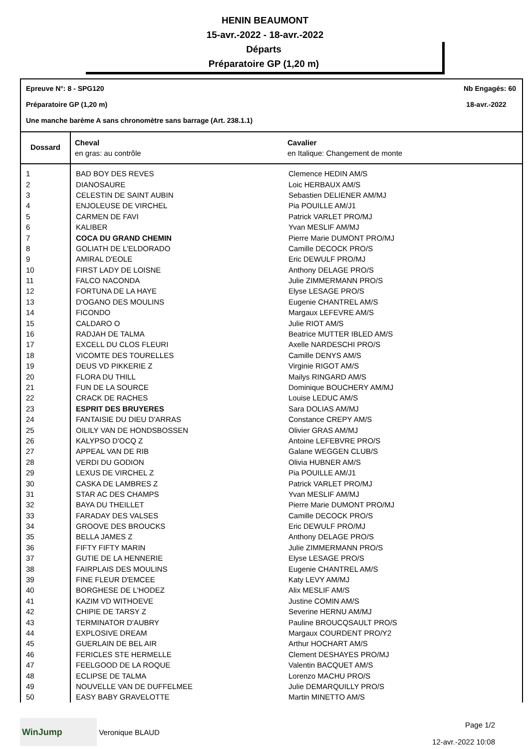HENIN BEAUMONT
15-avr.-2022 - 18-avr.-2022
Départs
Préparatoire GP (1,20 m)
Epreuve N°: 8 - SPG120 Nb Engagés: 60
Préparatoire GP (1,20 m) 18-avr.-2022
Une manche barème A sans chronomètre sans barrage (Art. 238.1.1)
| Dossard | Cheval en gras: au contrôle | Cavalier en Italique: Changement de monte |
| --- | --- | --- |
| 1 | BAD BOY DES REVES | Clemence HEDIN AM/S |
| 2 | DIANOSAURE | Loic HERBAUX AM/S |
| 3 | CELESTIN DE SAINT AUBIN | Sebastien DELIENER AM/MJ |
| 4 | ENJOLEUSE DE VIRCHEL | Pia POUILLE AM/J1 |
| 5 | CARMEN DE FAVI | Patrick VARLET PRO/MJ |
| 6 | KALIBER | Yvan MESLIF AM/MJ |
| 7 | COCA DU GRAND CHEMIN | Pierre Marie DUMONT PRO/MJ |
| 8 | GOLIATH DE L'ELDORADO | Camille DECOCK PRO/S |
| 9 | AMIRAL D'EOLE | Eric DEWULF PRO/MJ |
| 10 | FIRST LADY DE LOISNE | Anthony DELAGE PRO/S |
| 11 | FALCO NACONDA | Julie ZIMMERMANN PRO/S |
| 12 | FORTUNA DE LA HAYE | Elyse LESAGE PRO/S |
| 13 | D'OGANO DES MOULINS | Eugenie CHANTREL AM/S |
| 14 | FICONDO | Margaux LEFEVRE AM/S |
| 15 | CALDARO O | Julie RIOT AM/S |
| 16 | RADJAH DE TALMA | Beatrice MUTTER IBLED AM/S |
| 17 | EXCELL DU CLOS FLEURI | Axelle NARDESCHI PRO/S |
| 18 | VICOMTE DES TOURELLES | Camille DENYS AM/S |
| 19 | DEUS VD PIKKERIE Z | Virginie RIGOT AM/S |
| 20 | FLORA DU THILL | Mailys RINGARD AM/S |
| 21 | FUN DE LA SOURCE | Dominique BOUCHERY AM/MJ |
| 22 | CRACK DE RACHES | Louise LEDUC AM/S |
| 23 | ESPRIT DES BRUYERES | Sara DOLIAS AM/MJ |
| 24 | FANTAISIE DU DIEU D'ARRAS | Constance CREPY AM/S |
| 25 | OILILY VAN DE HONDSBOSSEN | Olivier GRAS AM/MJ |
| 26 | KALYPSO D'OCQ Z | Antoine LEFEBVRE PRO/S |
| 27 | APPEAL VAN DE RIB | Galane WEGGEN CLUB/S |
| 28 | VERDI DU GODION | Olivia HUBNER AM/S |
| 29 | LEXUS DE VIRCHEL Z | Pia POUILLE AM/J1 |
| 30 | CASKA DE LAMBRES Z | Patrick VARLET PRO/MJ |
| 31 | STAR AC DES CHAMPS | Yvan MESLIF AM/MJ |
| 32 | BAYA DU THEILLET | Pierre Marie DUMONT PRO/MJ |
| 33 | FARADAY DES VALSES | Camille DECOCK PRO/S |
| 34 | GROOVE DES BROUCKS | Eric DEWULF PRO/MJ |
| 35 | BELLA JAMES Z | Anthony DELAGE PRO/S |
| 36 | FIFTY FIFTY MARIN | Julie ZIMMERMANN PRO/S |
| 37 | GUTIE DE LA HENNERIE | Elyse LESAGE PRO/S |
| 38 | FAIRPLAIS DES MOULINS | Eugenie CHANTREL AM/S |
| 39 | FINE FLEUR D'EMCEE | Katy LEVY AM/MJ |
| 40 | BORGHESE DE L'HODEZ | Alix MESLIF AM/S |
| 41 | KAZIM VD WITHOEVE | Justine COMIN AM/S |
| 42 | CHIPIE DE TARSY Z | Severine HERNU AM/MJ |
| 43 | TERMINATOR D'AUBRY | Pauline BROUCQSAULT PRO/S |
| 44 | EXPLOSIVE DREAM | Margaux COURDENT PRO/Y2 |
| 45 | GUERLAIN DE BEL AIR | Arthur HOCHART AM/S |
| 46 | FERICLES STE HERMELLE | Clement DESHAYES PRO/MJ |
| 47 | FEELGOOD DE LA ROQUE | Valentin BACQUET AM/S |
| 48 | ECLIPSE DE TALMA | Lorenzo MACHU PRO/S |
| 49 | NOUVELLE VAN DE DUFFELMEE | Julie DEMARQUILLY PRO/S |
| 50 | EASY BABY GRAVELOTTE | Martin MINETTO AM/S |
WinJump Veronique BLAUD
Page 1/2
12-avr.-2022 10:08